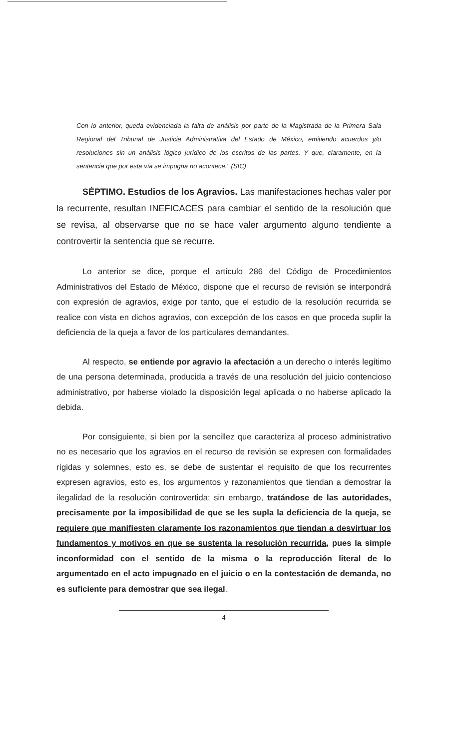Con lo anterior, queda evidenciada la falta de análisis por parte de la Magistrada de la Primera Sala Regional del Tribunal de Justicia Administrativa del Estado de México, emitiendo acuerdos y/o resoluciones sin un análisis lógico jurídico de los escritos de las partes. Y que, claramente, en la sentencia que por esta vía se impugna no acontece." (SIC)
SÉPTIMO. Estudios de los Agravios. Las manifestaciones hechas valer por la recurrente, resultan INEFICACES para cambiar el sentido de la resolución que se revisa, al observarse que no se hace valer argumento alguno tendiente a controvertir la sentencia que se recurre.
Lo anterior se dice, porque el artículo 286 del Código de Procedimientos Administrativos del Estado de México, dispone que el recurso de revisión se interpondrá con expresión de agravios, exige por tanto, que el estudio de la resolución recurrida se realice con vista en dichos agravios, con excepción de los casos en que proceda suplir la deficiencia de la queja a favor de los particulares demandantes.
Al respecto, se entiende por agravio la afectación a un derecho o interés legítimo de una persona determinada, producida a través de una resolución del juicio contencioso administrativo, por haberse violado la disposición legal aplicada o no haberse aplicado la debida.
Por consiguiente, si bien por la sencillez que caracteriza al proceso administrativo no es necesario que los agravios en el recurso de revisión se expresen con formalidades rígidas y solemnes, esto es, se debe de sustentar el requisito de que los recurrentes expresen agravios, esto es, los argumentos y razonamientos que tiendan a demostrar la ilegalidad de la resolución controvertida; sin embargo, tratándose de las autoridades, precisamente por la imposibilidad de que se les supla la deficiencia de la queja, se requiere que manifiesten claramente los razonamientos que tiendan a desvirtuar los fundamentos y motivos en que se sustenta la resolución recurrida, pues la simple inconformidad con el sentido de la misma o la reproducción literal de lo argumentado en el acto impugnado en el juicio o en la contestación de demanda, no es suficiente para demostrar que sea ilegal.
4